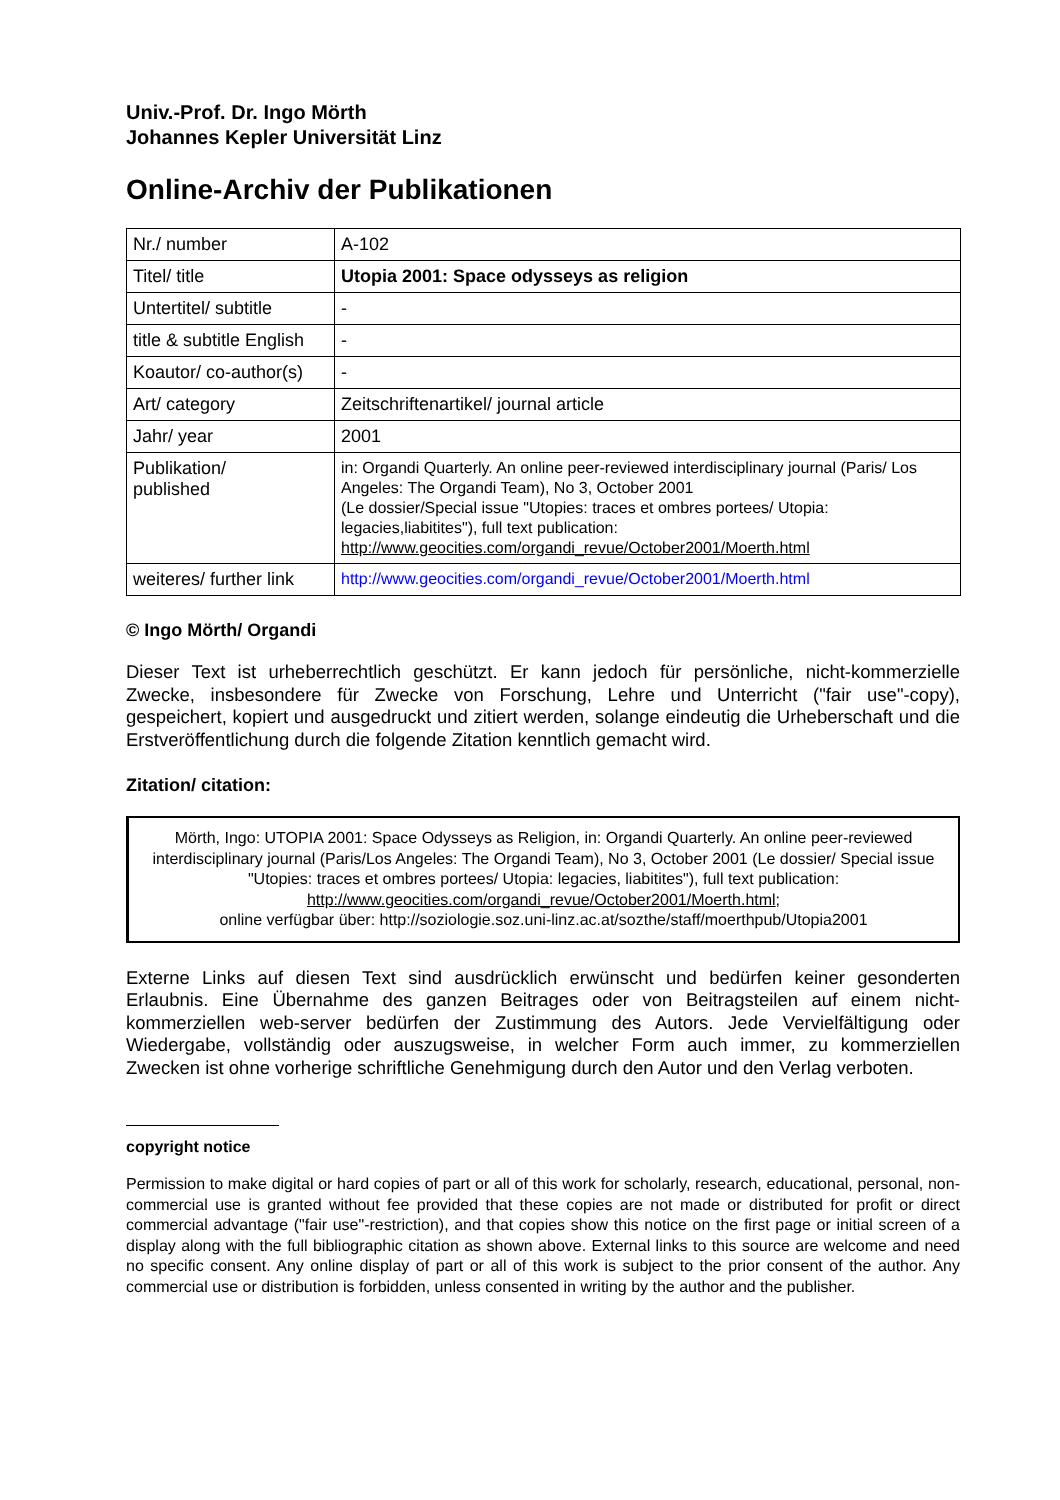Univ.-Prof. Dr. Ingo Mörth
Johannes Kepler Universität Linz
Online-Archiv der Publikationen
| Nr./ number | A-102 |
| Titel/ title | Utopia 2001: Space odysseys as religion |
| Untertitel/ subtitle | - |
| title & subtitle English | - |
| Koautor/ co-author(s) | - |
| Art/ category | Zeitschriftenartikel/ journal article |
| Jahr/ year | 2001 |
| Publikation/ published | in: Organdi Quarterly. An online peer-reviewed interdisciplinary journal (Paris/ Los Angeles: The Organdi Team), No 3, October 2001 (Le dossier/Special issue "Utopies: traces et ombres portees/ Utopia: legacies,liabitites"), full text publication: http://www.geocities.com/organdi_revue/October2001/Moerth.html |
| weiteres/ further link | http://www.geocities.com/organdi_revue/October2001/Moerth.html |
© Ingo Mörth/ Organdi
Dieser Text ist urheberrechtlich geschützt. Er kann jedoch für persönliche, nicht-kommerzielle Zwecke, insbesondere für Zwecke von Forschung, Lehre und Unterricht ("fair use"-copy), gespeichert, kopiert und ausgedruckt und zitiert werden, solange eindeutig die Urheberschaft und die Erstveröffentlichung durch die folgende Zitation kenntlich gemacht wird.
Zitation/ citation:
Mörth, Ingo: UTOPIA 2001: Space Odysseys as Religion, in: Organdi Quarterly. An online peer-reviewed interdisciplinary journal (Paris/Los Angeles: The Organdi Team), No 3, October 2001 (Le dossier/ Special issue "Utopies: traces et ombres portees/ Utopia: legacies, liabitites"), full text publication: http://www.geocities.com/organdi_revue/October2001/Moerth.html;
online verfügbar über: http://soziologie.soz.uni-linz.ac.at/sozthe/staff/moerthpub/Utopia2001
Externe Links auf diesen Text sind ausdrücklich erwünscht und bedürfen keiner gesonderten Erlaubnis. Eine Übernahme des ganzen Beitrages oder von Beitragsteilen auf einem nicht-kommerziellen web-server bedürfen der Zustimmung des Autors. Jede Vervielfältigung oder Wiedergabe, vollständig oder auszugsweise, in welcher Form auch immer, zu kommerziellen Zwecken ist ohne vorherige schriftliche Genehmigung durch den Autor und den Verlag verboten.
copyright notice
Permission to make digital or hard copies of part or all of this work for scholarly, research, educational, personal, non-commercial use is granted without fee provided that these copies are not made or distributed for profit or direct commercial advantage ("fair use"-restriction), and that copies show this notice on the first page or initial screen of a display along with the full bibliographic citation as shown above. External links to this source are welcome and need no specific consent. Any online display of part or all of this work is subject to the prior consent of the author. Any commercial use or distribution is forbidden, unless consented in writing by the author and the publisher.